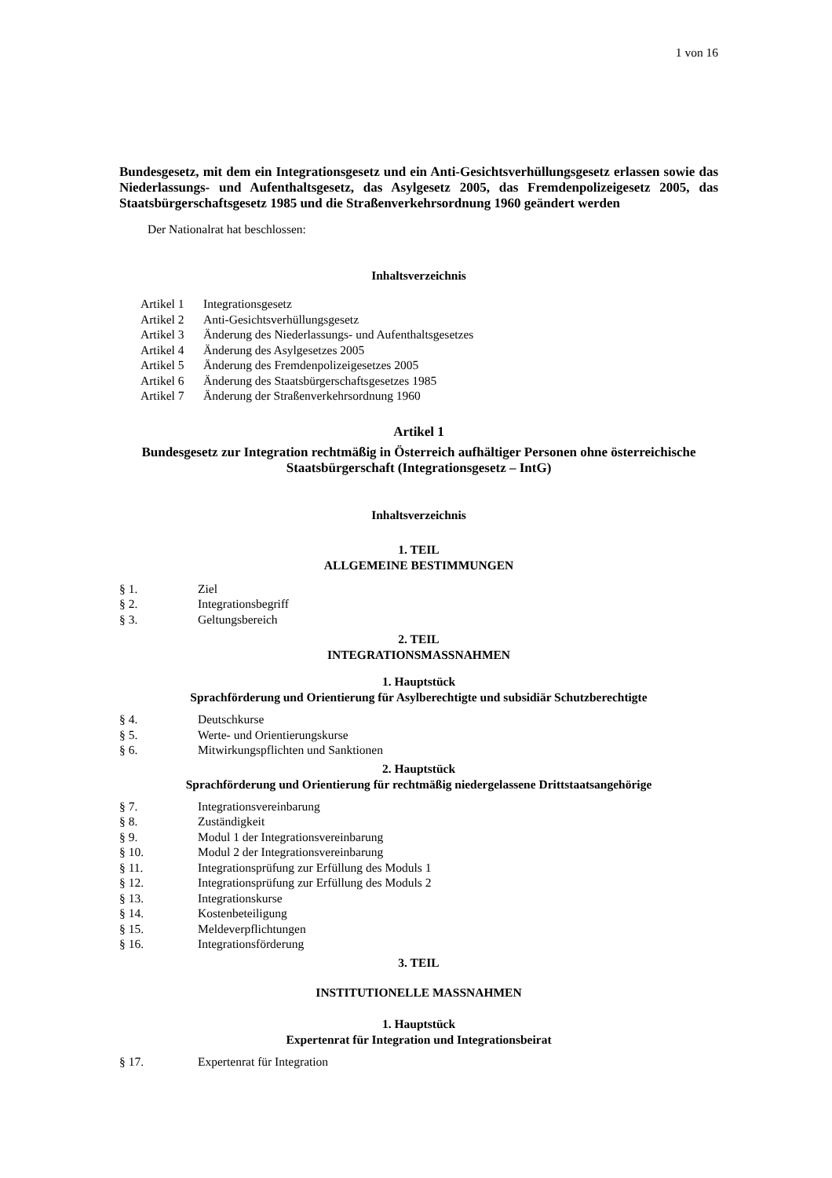1 von 16
Bundesgesetz, mit dem ein Integrationsgesetz und ein Anti-Gesichtsverhüllungsgesetz erlassen sowie das Niederlassungs- und Aufenthaltsgesetz, das Asylgesetz 2005, das Fremdenpolizeigesetz 2005, das Staatsbürgerschaftsgesetz 1985 und die Straßenverkehrsordnung 1960 geändert werden
Der Nationalrat hat beschlossen:
Inhaltsverzeichnis
Artikel 1 Integrationsgesetz
Artikel 2 Anti-Gesichtsverhüllungsgesetz
Artikel 3 Änderung des Niederlassungs- und Aufenthaltsgesetzes
Artikel 4 Änderung des Asylgesetzes 2005
Artikel 5 Änderung des Fremdenpolizeigesetzes 2005
Artikel 6 Änderung des Staatsbürgerschaftsgesetzes 1985
Artikel 7 Änderung der Straßenverkehrsordnung 1960
Artikel 1
Bundesgesetz zur Integration rechtmäßig in Österreich aufhältiger Personen ohne österreichische Staatsbürgerschaft (Integrationsgesetz – IntG)
Inhaltsverzeichnis
1. TEIL
ALLGEMEINE BESTIMMUNGEN
§ 1. Ziel
§ 2. Integrationsbegriff
§ 3. Geltungsbereich
2. TEIL
INTEGRATIONSMASSNAHMEN
1. Hauptstück
Sprachförderung und Orientierung für Asylberechtigte und subsidiär Schutzberechtigte
§ 4. Deutschkurse
§ 5. Werte- und Orientierungskurse
§ 6. Mitwirkungspflichten und Sanktionen
2. Hauptstück
Sprachförderung und Orientierung für rechtmäßig niedergelassene Drittstaatsangehörige
§ 7. Integrationsvereinbarung
§ 8. Zuständigkeit
§ 9. Modul 1 der Integrationsvereinbarung
§ 10. Modul 2 der Integrationsvereinbarung
§ 11. Integrationsprüfung zur Erfüllung des Moduls 1
§ 12. Integrationsprüfung zur Erfüllung des Moduls 2
§ 13. Integrationskurse
§ 14. Kostenbeteiligung
§ 15. Meldeverpflichtungen
§ 16. Integrationsförderung
3. TEIL
INSTITUTIONELLE MASSNAHMEN
1. Hauptstück
Expertenrat für Integration und Integrationsbeirat
§ 17. Expertenrat für Integration